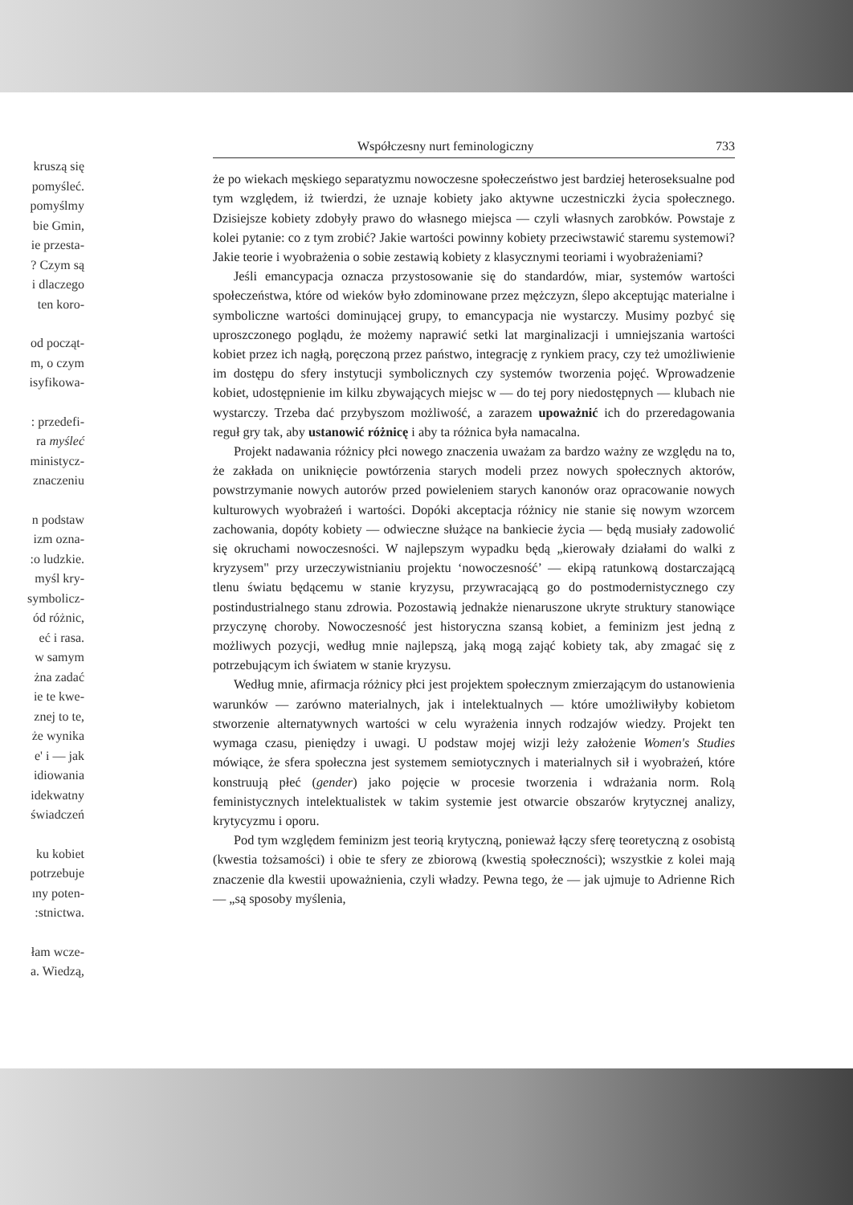kruszą się
pomyśleć.
pomyślmy
bie Gmin,
ie przesta-
? Czym są
i dlaczego
ten koro-
od począt-
m, o czym
isyfikowa-
: przedefi-
ra myśleć
ministycz-
znaczeniu
n podstaw
izm ozna-
:o ludzkie.
myśl kry-
symbolicz-
ód różnic,
eć i rasa.
w samym
żna zadać
ie te kwe-
znej to te,
że wynika
e' i — jak
idiowania
idekwatny
świadczeń
ku kobiet
potrzebuje
ıny poten-
:stnictwa.
łam wcze-
a. Wiedzą,
Współczesny nurt feminologiczny 733
że po wiekach męskiego separatyzmu nowoczesne społeczeństwo jest bardziej heteroseksualne pod tym względem, iż twierdzi, że uznaje kobiety jako aktywne uczestniczki życia społecznego. Dzisiejsze kobiety zdobyły prawo do własnego miejsca — czyli własnych zarobków. Powstaje z kolei pytanie: co z tym zrobić? Jakie wartości powinny kobiety przeciwstawić staremu systemowi? Jakie teorie i wyobrażenia o sobie zestawią kobiety z klasycznymi teoriami i wyobrażeniami?
Jeśli emancypacja oznacza przystosowanie się do standardów, miar, systemów wartości społeczeństwa, które od wieków było zdominowane przez mężczyzn, ślepo akceptując materialne i symboliczne wartości dominującej grupy, to emancypacja nie wystarczy. Musimy pozbyć się uproszczonego poglądu, że możemy naprawić setki lat marginalizacji i umniejszania wartości kobiet przez ich nagłą, poręczoną przez państwo, integrację z rynkiem pracy, czy też umożliwienie im dostępu do sfery instytucji symbolicznych czy systemów tworzenia pojęć. Wprowadzenie kobiet, udostępnienie im kilku zbywających miejsc w — do tej pory niedostępnych — klubach nie wystarczy. Trzeba dać przybyszom możliwość, a zarazem upoważnić ich do przeredagowania reguł gry tak, aby ustanowić różnicę i aby ta różnica była namacalna.
Projekt nadawania różnicy płci nowego znaczenia uważam za bardzo ważny ze względu na to, że zakłada on uniknięcie powtórzenia starych modeli przez nowych społecznych aktorów, powstrzymanie nowych autorów przed powieleniem starych kanonów oraz opracowanie nowych kulturowych wyobrażeń i wartości. Dopóki akceptacja różnicy nie stanie się nowym wzorcem zachowania, dopóty kobiety — odwieczne służące na bankiecie życia — będą musiały zadowolić się okruchami nowoczesności. W najlepszym wypadku będą „kierowały działami do walki z kryzysem" przy urzeczywistnianiu projektu ‘nowoczesność’ — ekipą ratunkową dostarczającą tlenu światu będącemu w stanie kryzysu, przywracającą go do postmodernistycznego czy postindustrialnego stanu zdrowia. Pozostawią jednakże nienaruszone ukryte struktury stanowiące przyczynę choroby. Nowoczesność jest historyczna szansą kobiet, a feminizm jest jedną z możliwych pozycji, według mnie najlepszą, jaką mogą zająć kobiety tak, aby zmagać się z potrzebującym ich światem w stanie kryzysu.
Według mnie, afirmacja różnicy płci jest projektem społecznym zmierzającym do ustanowienia warunków — zarówno materialnych, jak i intelektualnych — które umożliwiłyby kobietom stworzenie alternatywnych wartości w celu wyrażenia innych rodzajów wiedzy. Projekt ten wymaga czasu, pieniędzy i uwagi. U podstaw mojej wizji leży założenie Women's Studies mówiące, że sfera społeczna jest systemem semiotycznych i materialnych sił i wyobrażeń, które konstruują płeć (gender) jako pojęcie w procesie tworzenia i wdrażania norm. Rolą feministycznych intelektualistek w takim systemie jest otwarcie obszarów krytycznej analizy, krytycyzmu i oporu.
Pod tym względem feminizm jest teorią krytyczną, ponieważ łączy sferę teoretyczną z osobistą (kwestia tożsamości) i obie te sfery ze zbiorową (kwestią społeczności); wszystkie z kolei mają znaczenie dla kwestii upoważnienia, czyli władzy. Pewna tego, że — jak ujmuje to Adrienne Rich — „są sposoby myślenia,